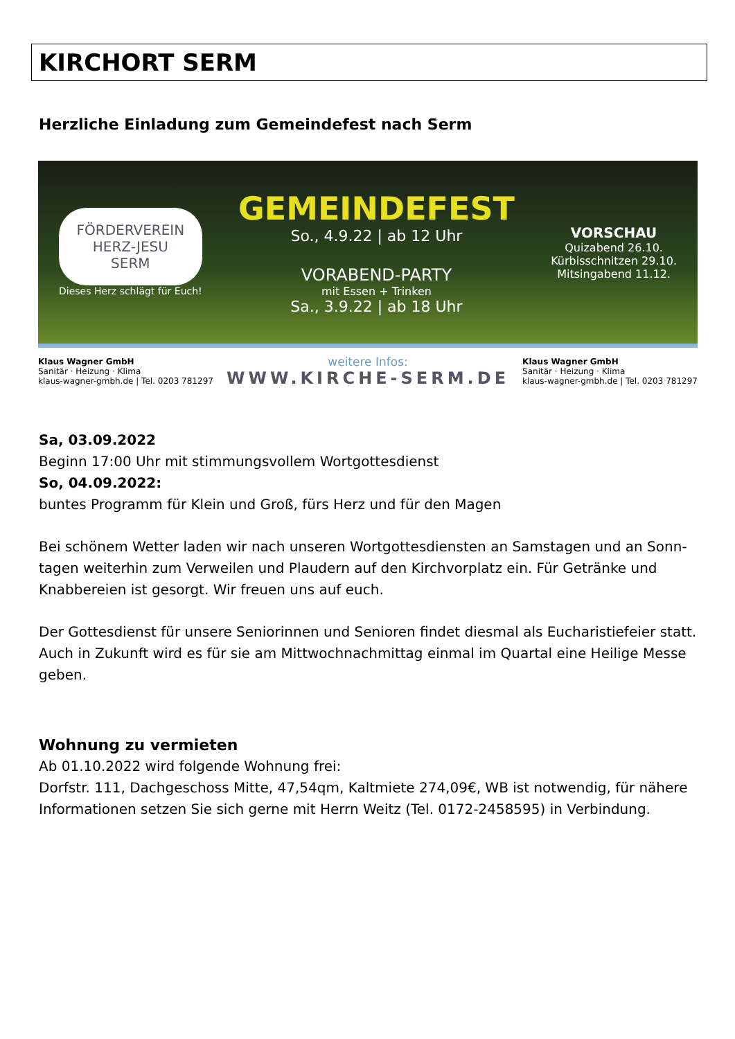KIRCHORT SERM
Herzliche Einladung zum Gemeindefest nach Serm
FÖRDERVEREIN
HERZ-JESU
SERM
Dieses Herz schlägt für Euch!
GEMEINDEFEST
So., 4.9.22 | ab 12 Uhr
VORABEND-PARTY
mit Essen + Trinken
Sa., 3.9.22 | ab 18 Uhr
VORSCHAU
Quizabend 26.10.
Kürbisschnitzen 29.10.
Mitsingabend 11.12.
Klaus Wagner GmbH
Sanitär · Heizung · Klima
klaus-wagner-gmbh.de | Tel. 0203 781297
weitere Infos:
WWW.KIRCHE-SERM.DE
Klaus Wagner GmbH
Sanitär · Heizung · Klima
klaus-wagner-gmbh.de | Tel. 0203 781297
Sa, 03.09.2022
Beginn 17:00 Uhr mit stimmungsvollem Wortgottesdienst
So, 04.09.2022:
buntes Programm für Klein und Groß, fürs Herz und für den Magen
Bei schönem Wetter laden wir nach unseren Wortgottesdiensten an Samstagen und an Sonn-tagen weiterhin zum Verweilen und Plaudern auf den Kirchvorplatz ein. Für Getränke und Knabbereien ist gesorgt. Wir freuen uns auf euch.
Der Gottesdienst für unsere Seniorinnen und Senioren findet diesmal als Eucharistiefeier statt. Auch in Zukunft wird es für sie am Mittwochnachmittag einmal im Quartal eine Heilige Messe geben.
Wohnung zu vermieten
Ab 01.10.2022 wird folgende Wohnung frei:
Dorfstr. 111, Dachgeschoss Mitte, 47,54qm, Kaltmiete 274,09€, WB ist notwendig, für nähere Informationen setzen Sie sich gerne mit Herrn Weitz (Tel. 0172-2458595) in Verbindung.